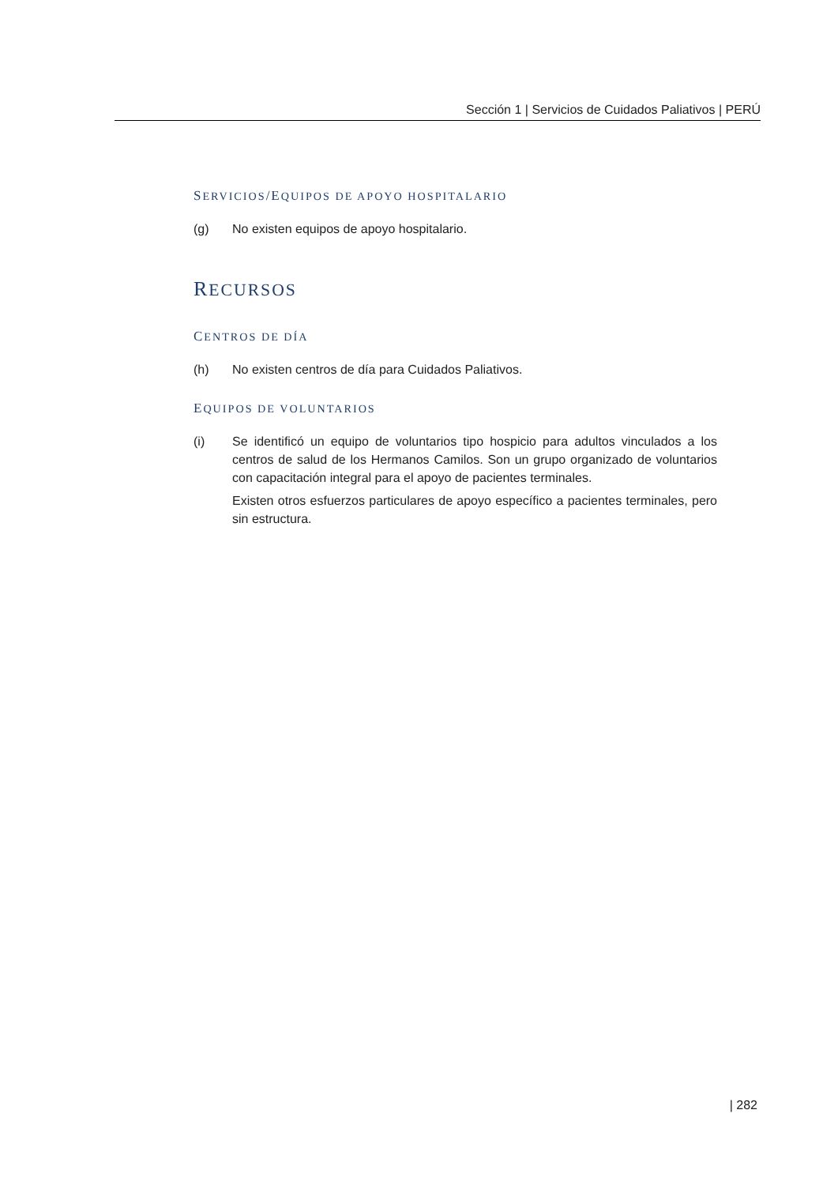Sección 1 | Servicios de Cuidados Paliativos | PERÚ
SERVICIOS/EQUIPOS DE APOYO HOSPITALARIO
(g) No existen equipos de apoyo hospitalario.
RECURSOS
CENTROS DE DÍA
(h) No existen centros de día para Cuidados Paliativos.
EQUIPOS DE VOLUNTARIOS
(i) Se identificó un equipo de voluntarios tipo hospicio para adultos vinculados a los centros de salud de los Hermanos Camilos. Son un grupo organizado de voluntarios con capacitación integral para el apoyo de pacientes terminales.
Existen otros esfuerzos particulares de apoyo específico a pacientes terminales, pero sin estructura.
| 282